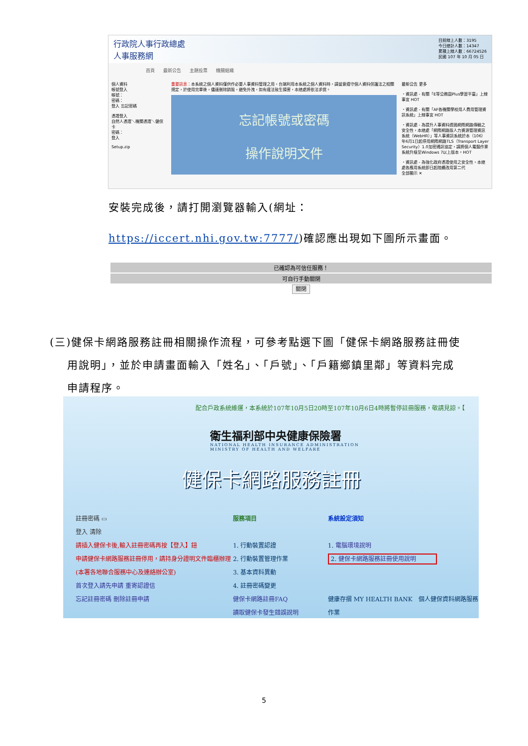行政院人事行政總處
人事服務網
目前線上人數：3195
今日總計人數：14347
累積上線人數：66724526
民國 107 年 10 月 05 日
首頁 最新公告 主題投票 機關組織
個人資料
帳號登入
帳號：
密碼：
登入 忘記密碼
憑證登入
自然人憑證＼機關憑證＼健保卡
密碼：
登入
Setup.zip
重要訊息：本系統之個人資料僅供作必要人事資料管理之用，台端利用本系統之個人資料時，請留意遵守個人資料保護法之相關規定，於使用完畢後，儘速刪除銷毀，避免外洩，如有違法致生損害，本總處將依法求償。
忘記帳號或密碼
操作說明文件
最新公告 更多
・資訊處 - 有關「E等公務園Plus學習平臺」上線事宜 HOT
・資訊處 - 有關「AF各機關學校用人費用管理資訊系統」上線事宜 HOT
・資訊處 - 為提升人事資料透過網際網路傳輸之安全性，本總處「網際網路版人力資源管理資訊系統（WebHR）」等人事資訊系統於本（106）年6月1日起停用網際網路TLS（Transport Layer Security）1.0加密通訊協定，請將個人電腦作業系統升級至Windows 7以上版本。HOT
・資訊處 - 為強化政府憑證使用之安全性，本總處各應用系統即日起陸續改用第二代
全部顯示 ✕
安裝完成後，請打開瀏覽器輸入(網址：
https://iccert.nhi.gov.tw:7777/)確認應出現如下圖所示畫面。
已確認為可信任服務！
可自行手動關閉
關閉
(三)健保卡網路服務註冊相關操作流程，可參考點選下圖「健保卡網路服務註冊使
用說明」，並於申請畫面輸入「姓名」、「戶號」、「戶籍鄉鎮里鄰」等資料完成
申請程序。
配合戶政系統維運，本系統於107年10月5日20時至107年10月6日4時將暫停註冊服務，敬請見諒。【
衛生福利部中央健康保險署
NATIONAL HEALTH INSURANCE ADMINISTRATION
MINISTRY OF HEALTH AND WELFARE
健保卡網路服務註冊
註冊密碼 ▭
登入 清除
請插入健保卡後,輸入註冊密碼再按【登入】鈕
申請健保卡網路服務註冊停用，請持身分證明文件臨櫃辦理
(本署各地聯合服務中心及連絡辦公室)
首次登入請先申請 重寄認證信
忘記註冊密碼 刪除註冊申請
服務項目
1. 行動裝置認證
2. 行動裝置管理作業
3. 基本資料異動
4. 註冊密碼變更
健保卡網路註冊FAQ
讀取健保卡發生錯誤說明
系統設定須知
1. 電腦環境說明
2. 健保卡網路服務註冊使用說明
健康存摺 MY HEALTH BANK　個人健保資料網路服務作業
5